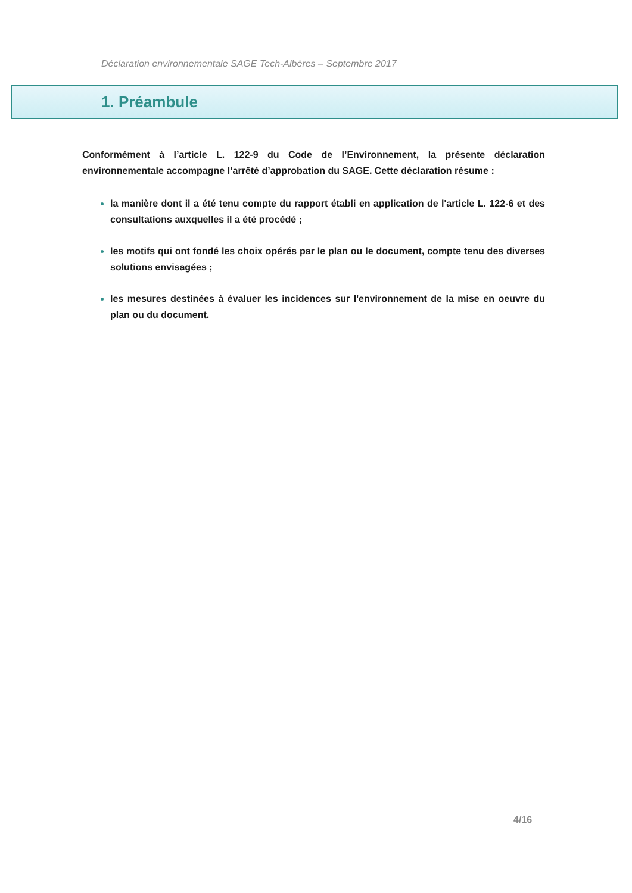Déclaration environnementale SAGE Tech-Albères – Septembre 2017
1. Préambule
Conformément à l’article L. 122-9 du Code de l’Environnement, la présente déclaration environnementale accompagne l’arrêté d’approbation du SAGE. Cette déclaration résume :
la manière dont il a été tenu compte du rapport établi en application de l'article L. 122-6 et des consultations auxquelles il a été procédé ;
les motifs qui ont fondé les choix opérés par le plan ou le document, compte tenu des diverses solutions envisagées ;
les mesures destinées à évaluer les incidences sur l'environnement de la mise en oeuvre du plan ou du document.
4/16